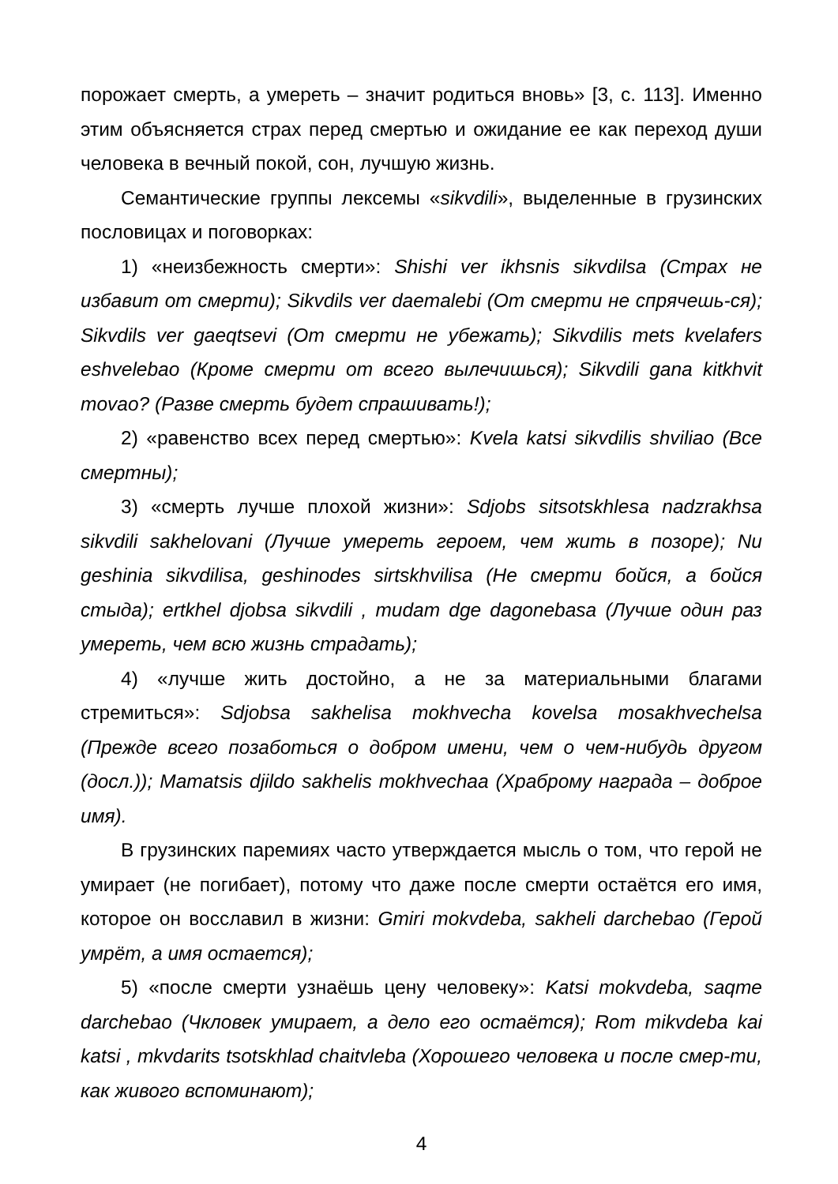порожает смерть, а умереть – значит родиться вновь» [3, с. 113]. Именно этим объясняется страх перед смертью и ожидание ее как переход души человека в вечный покой, сон, лучшую жизнь.
Семантические группы лексемы «sikvdili», выделенные в грузинских пословицах и поговорках:
1) «неизбежность смерти»: Shishi ver ikhsnis sikvdilsa (Страх не избавит от смерти); Sikvdils ver daemalebi (От смерти не спрячешь-ся); Sikvdils ver gaeqtsevi (От смерти не убежать); Sikvdilis mets kvelafers eshvelebao (Кроме смерти от всего вылечишься); Sikvdili gana kitkhvit movao? (Разве смерть будет спрашивать!);
2) «равенство всех перед смертью»: Kvela katsi sikvdilis shviliao (Все смертны);
3) «смерть лучше плохой жизни»: Sdjobs sitsotskhlesa nadzrakhsa sikvdili sakhelovani (Лучше умереть героем, чем жить в позоре); Nu geshinia sikvdilisa, geshinodes sirtskhvilisa (Не смерти бойся, а бойся стыда); ertkhel djobsa sikvdili , mudam dge dagonebasa (Лучше один раз умереть, чем всю жизнь страдать);
4) «лучше жить достойно, а не за материальными благами стремиться»: Sdjobsa sakhelisa mokhvecha kovelsa mosakhvechelsa (Прежде всего позаботься о добром имени, чем о чем-нибудь другом (досл.)); Mamatsis djildo sakhelis mokhvechaa (Храброму награда – доброе имя).
В грузинских паремиях часто утверждается мысль о том, что герой не умирает (не погибает), потому что даже после смерти остаётся его имя, которое он восславил в жизни: Gmiri mokvdeba, sakheli darchebao (Герой умрёт, а имя остается);
5) «после смерти узнаёшь цену человеку»: Katsi mokvdeba, saqme darchebao (Чкловек умирает, а дело его остаётся); Rom mikvdeba kai katsi , mkvdarits tsotskhlad chaitvleba (Хорошего человека и после смер-ти, как живого вспоминают);
4